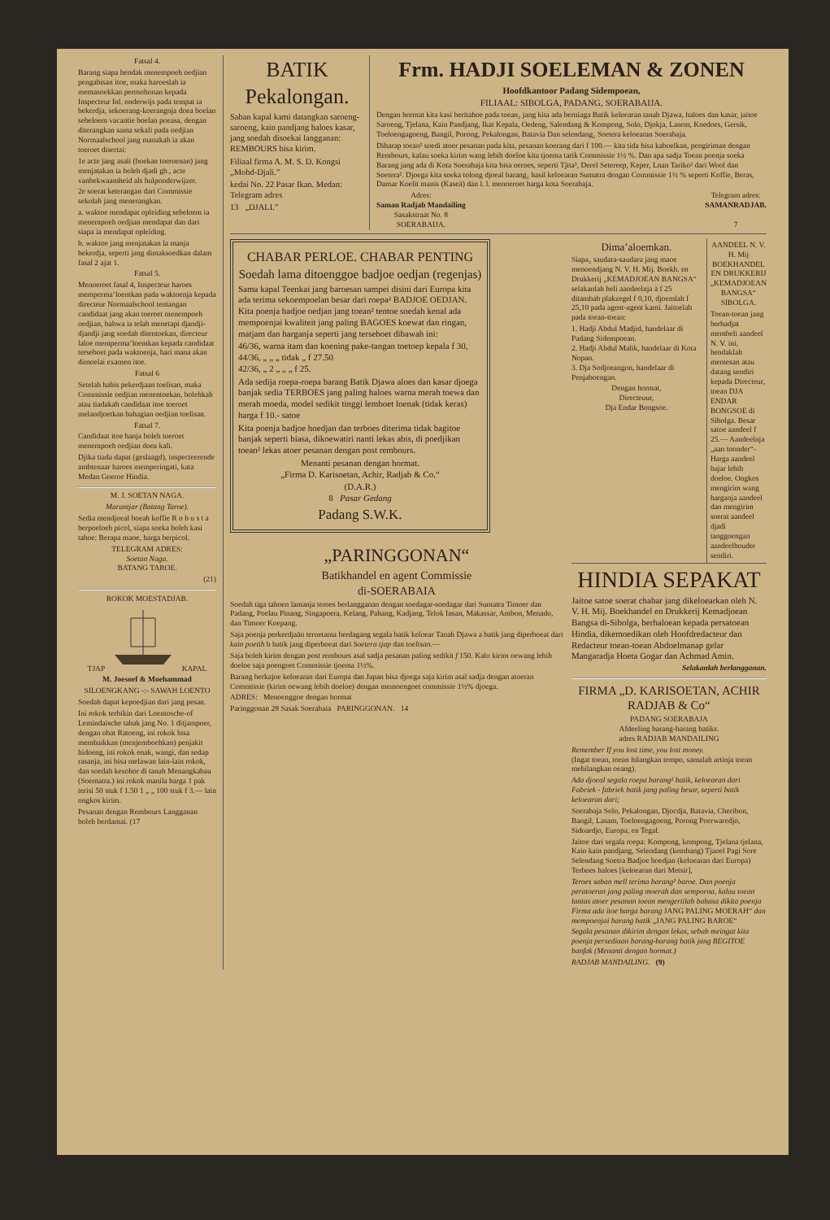Fatsal 4.
Barang siapa hendak menempoeh oedjian pengabisan itoe, maka haroeslah ia memasoekkan permohonan kepada Inspecteur Inl. onderwijs pada tempat ia bekerdja, sekoerang-koerangnja doea boelan sebeloem vacantie boelan poeasa, dengan diterangkan sama sekali pada oedjian Normaalschool jang manakah ia akan toeroet disertai:
1e acte jang asali (boekan toeroenan) jang menjatakan ia boleh djadi gb., acte vanbekwaamheid als hulponderwijzer.
2e soerat keterangan dari Commissie sekolah jang menerangkan.
a. waktoe mendapat opleiding sebeloem ia menempoeh oedjian mendapat dan dari siapa ia mendapat opleiding.
b. waktoe jang menjatakan la manja bekerdja, seperti jang dimaksoedkan dalam fasal 2 ajat 1.
Fatsal 5.
Menoeroet fasal 4, Inspecteur haroes mempermaʼloemkan pada waktoenja kepada directeur Normaalschool tentangan candidaat jang akan toeroet menempoeh oedjian, bahwa ia telah menetapi djandji-djandji jang soedah ditentoekan, directeur laloe mempermaʼloemkan kepada candidaat terseboet pada waktoenja, hari mana akan dimoelai examen itoe.
Fatsal 6
Setelah habis pekerdjaan toelisan, maka Commissie oedjian menentoekan, bolehkah atau tiadakah candidaat itoe toeroet melandjoetkan bahagian oedjian toelisan.
Fatsal 7.
Candidaat itoe hanja boleh toeroet menempoeh oedjian doea kali.
Djika tiada dapat (geslaagd), inspecteerende ambtenaar haroes memperingati, kata Medan Goeroe Hindia.
M. J. SOETAN NAGA.
Marantjar (Batang Taroe).
Sedia mendjoeal boeah koffie R o b u s t a berpoeloeh picol, siapa soeka boleh kasi tahoe: Berapa maoe, harga berpicol.
TELEGRAM ADRES:
Soetan Naga.
BATANG TAROE.
(21)
ROKOK MOESTADJAB.
TJAP KAPAL
M. Joesoef & Moehammad
SILOENGKANG -:- SAWAH LOENTO
Soedah dapat kepoedjian dari jang pesan.
Ini rokok terbikin dari Loentosche-of Lemindaische tabak jang No. 1 ditjampoer, dengan obat Ratoeng, ini rokok bisa membaikkan (menjemboehkan) penjakit hidoeng, ini rokok enak, wangi, dan sedap rasanja, ini bisa melawan lain-lain rokok, dan soedah kesohor di tanah Menangkabau (Soematra.) ini rokok manila harga 1 pak terisi 50 stuk f 1.50 1 „ „ 100 stuk f 3.— lain ongkos kirim.
Pesanan dengan Rembours Langganan boleh berdamai. (17
BATIK
Pekalongan.
Saban kapal kami datangkan saroeng-saroeng, kain pandjang haloes kasar, jang soedah disoekai langganan: REMBOURS bisa kirim.
Filiaal firma A. M. S. D. Kongsi „Mohd-Djali.”
kedai No. 22 Pasar Ikan. Medan: Telegram adres
13 „DJALI.”
Frm. HADJI SOELEMAN & ZONEN
Hoofdkantoor Padang Sidempoean,
FILIAAL: SIBOLGA, PADANG, SOERABAIJA.
Dengan hormat kita kasi beritahoe pada toean₂ jang kita ada berniaga Batik keloearan tanah Djawa, haloes dan kasar, jaitoe Saroeng, Tjelana, Kain Pandjang, Ikat Kepala, Oedeng, Salendang & Kompong, Solo, Djokja, Lasem, Koedoes, Gersik, Toeloengagoeng, Bangil, Porong, Pekalongan, Batavia Dan selendang₂ Soetera keloearan Soerabaja.
Diharap toean² soedi atoer pesanan pada kita, pesanan koerang dari f 100.— kita tida bisa kaboelkan, pengiriman dengan Rembours, kalau soeka kirim wang lebih doeloe kita tjoema tarik Commissie 1½ %. Dan apa sadja Toean poenja soeka Barang jang ada di Kota Soerabaja kita bisa oeroes, seperti Tjita², Derel Setereep, Keper, Lnan Tariko² dari Wool dan Soetera². Djoega kita soeka tolong djoeal barang₂ hasil keloearan Sumatra dengan Commissie 1½ % seperti Koffie, Beras, Damar Koelit manis (Kaseä) dan l. l. menoeroet harga kota Soerabaja.
Adres:
Saman Radjab Mandailing
Sasakstraat No. 8
SOERABAIJA.
Telegram adres:
SAMANRADJAB.
7
CHABAR PERLOE. CHABAR PENTING
Soedah lama ditoenggoe badjoe oedjan (regenjas)
Sama kapal Teenkai jang baroesan sampei disini dari Europa kita ada terima sekoempoelan besar dari roepa² BADJOE OEDJAN. Kita poenja badjoe oedjan jang toean² tentoe soedah kenal ada mempoenjai kwaliteit jang paling BAGOES koewat dan ringan, matjam dan harganja seperti jang terseboet dibawah ini:
46/36, warna itam dan koening pake-tangan toetoep kepala f 30,
44/36, „ „ „ tidak „ f 27.50
42/36, „ 2 „ „ „ f 25.
Ada sedija roepa-roepa barang Batik Djawa aloes dan kasar djoega banjak sedia TERBOES jang paling haloes warna merah toewa dan merah moeda, model sedikit tinggi lemboet loenak (tidak keras) harga f 10.- satoe
Kita poenja badjoe hoedjan dan terboes diterima tidak bagitoe banjak seperti biasa, dikoewatiri nanti lekas abis, di poedjikan toean² lekas atoer pesanan dengan post rembours.
Menanti pesanan dengan hormat.
„Firma D. Karisoetan, Achir, Radjab & Co.“
(D.A.R.)
8 Pasar Gedang
Padang S.W.K.
„PARINGGONAN“
Batikhandel en agent Commissie
di-SOERABAIA
Soedah tiga tahoen lamanja teroes berlangganan dengan soedagar-soedagar dari Sumatra Timoer dan Padang, Poelau Pinang, Singapoera, Kelang, Pahang, Kadjang, Telok Insan, Makassar, Ambon, Menado, dan Timoer Koepang.
Saja poenja perkerdjaän teroetama berdagang segala batik keloear Tanah Djawa a batik jang diperboeat dari kain poetih b batik jang diperboeat dari Soetera tjap dan toelisan.—
Saja boleh kirim dengan post rembours asal sadja pesanan paling sedikit f 150. Kalo kirim oewang lebih doeloe saja poengoet Commissie tjoema 1½%.
Barang berkajoe keloearan dari Europa dan Japan bisa djoega saja kirim asal sadja dengan atoeran Commissie (kirim oewang lebih doeloe) dengan memoengoet commissie 1½% djoega.
ADRES: Menoenggoe dengan hormat
Paringgonan 28 Sasak Soerabaia PARINGGONAN. 14
Dimaʼaloemkan.
Siapa₂ saudara-saudara jang maoe menoendjang N. V. H. Mij. Boekh. en Drukkerij „KEMADJOEAN BANGSA“ selakanlah beli aandeelnja à f 25 ditambah plakzegel f 0,10, djoemlah f 25,10 pada agent-agent kami. Jaitoelah pada toean-toean:
1. Hadji Abdul Madjid, handelaar di Padang Sidempoean.
2. Hadji Abdul Malik, handelaar di Kota Nopan.
3. Dja Sodjoeangon, handelaar di Penjaboengan.
Dengan hormat,
Directeuur,
Dja Endar Bongsoe.
AANDEEL N. V. H. Mij BOEKHANDEL EN DRUKKERIJ „KEMADJOEAN BANGSA“ SIBOLGA.
Toean-toean jang berhadjat membeli aandeel N. V. ini, hendaklah memesan atau datang sendiri kepada Directeur, toean DJA ENDAR BONGSOE di Sibolga. Besar satoe aandeel f 25.— Aandeelnja „aan toonder“- Harga aandeel bajar lebih doeloe. Ongkos mengirim wang harganja aandeel dan mengirim soerat aandeel djadi tanggoengan aandeelhouder sendiri.
HINDIA SEPAKAT
Jaitoe satoe soerat chabar jang dikeloearkan oleh N. V. H. Mij. Boekhandel en Drukkerij Kemadjoean Bangsa di-Sibolga, berhaloean kepada persatoean Hindia, dikemoedikan oleh Hoofdredacteur dan Redacteur toean-toean Abdoelmanap gelar Mangaradja Hoeta Gogar dan Achmad Amin.
Selakanlah berlangganan.
FIRMA „D. KARISOETAN, ACHIR RADJAB & Co“
PADANG SOERABAJA
Afdeeling barang-barang batiks.
adres RADJAB MANDAILING
Remember If you lost time, you lost money.
(Ingat toean, toean hilangkan tempo, samalah artinja toean mehilangkan oeang).
Ada djoeal segala roepa barang² batik, keloearan dari Fabriek - fabriek batik jang paling besar, seperti batik keloearan dari;
Soerabaja Solo, Pekalongan, Djocdja, Batavia, Cheribon, Bangil, Lasam, Toeloengagoeng, Porong Poerwaredjo, Sidoardjo, Europa, en Tegal.
Jaitoe dari segala roepa: Kompong, kompong, Tjelana tjelana, Kain kain pandjang, Selendang (kembang) Tjaoel Pagi Sore Selendang Soetra Badjoe hoedjan (keloearan dari Europa) Terboes haloes [keloearan dari Metsir],
Teroes saban mell terima barang² baroe. Dan poenja peratoeran jang paling moerah dan semporna, kalau toean lantas atoer pesanan toean mengertilah bahasa dikita poenja Firma ada itoe harga barang JANG PALING MOERAH“ dan mempoenjai barang batik „JANG PALING BAROE“
Segala pesanan dikirim dengan lekas, sebab meingat kita poenja persediaan barang-barang batik jang BEGITOE banfak (Menanti dengan hormat.)
RADJAB MANDAILING. (9)